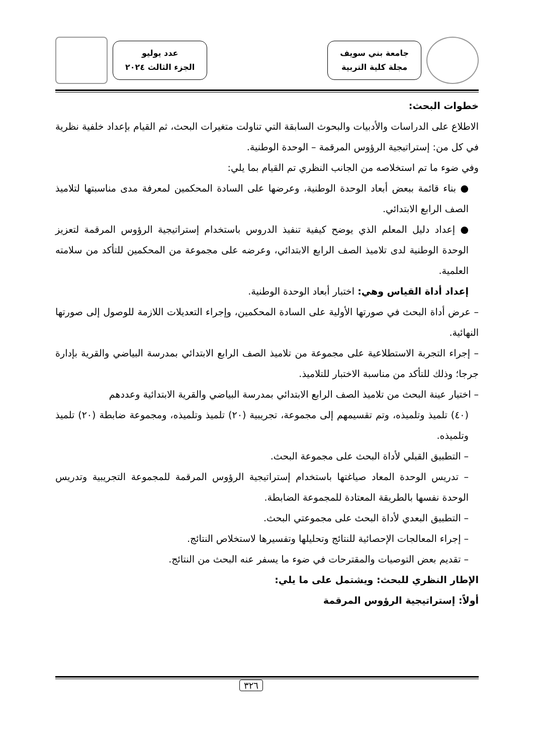جامعة بني سويف
مجلة كلية التربية
عدد يوليو
الجزء الثالث ٢٠٢٤
خطوات البحث:
الاطلاع على الدراسات والأدبيات والبحوث السابقة التي تناولت متغيرات البحث، ثم القيام بإعداد خلفية نظرية في كل من: إستراتيجية الرؤوس المرقمة – الوحدة الوطنية.
وفي ضوء ما تم استخلاصه من الجانب النظري تم القيام بما يلي:
● بناء قائمة ببعض أبعاد الوحدة الوطنية، وعرضها على السادة المحكمين لمعرفة مدى مناسبتها لتلاميذ الصف الرابع الابتدائي.
● إعداد دليل المعلم الذي يوضح كيفية تنفيذ الدروس باستخدام إستراتيجية الرؤوس المرقمة لتعزيز الوحدة الوطنية لدى تلاميذ الصف الرابع الابتدائي، وعرضه على مجموعة من المحكمين للتأكد من سلامته العلمية.
إعداد أداة القياس وهي: اختبار أبعاد الوحدة الوطنية.
– عرض أداة البحث في صورتها الأولية على السادة المحكمين، وإجراء التعديلات اللازمة للوصول إلى صورتها النهائية.
– إجراء التجربة الاستطلاعية على مجموعة من تلاميذ الصف الرابع الابتدائي بمدرسة البياضي والقرية بإدارة جرجا؛ وذلك للتأكد من مناسبة الاختبار للتلاميذ.
– اختيار عينة البحث من تلاميذ الصف الرابع الابتدائي بمدرسة البياضي والقرية الابتدائية وعددهم
(٤٠) تلميذ وتلميذه، وتم تقسيمهم إلى مجموعة، تجريبية (٢٠) تلميذ وتلميذه، ومجموعة ضابطة (٢٠) تلميذ وتلميذه.
– التطبيق القبلي لأداة البحث على مجموعة البحث.
– تدريس الوحدة المعاد صياغتها باستخدام إستراتيجية الرؤوس المرقمة للمجموعة التجريبية وتدريس الوحدة نفسها بالطريقة المعتادة للمجموعة الضابطة.
– التطبيق البعدي لأداة البحث على مجموعتي البحث.
– إجراء المعالجات الإحصائية للنتائج وتحليلها وتفسيرها لاستخلاص النتائج.
– تقديم بعض التوصيات والمقترحات في ضوء ما يسفر عنه البحث من النتائج.
الإطار النظري للبحث: ويشتمل على ما يلي:
أولاً: إستراتيجية الرؤوس المرقمة
٣٢٦